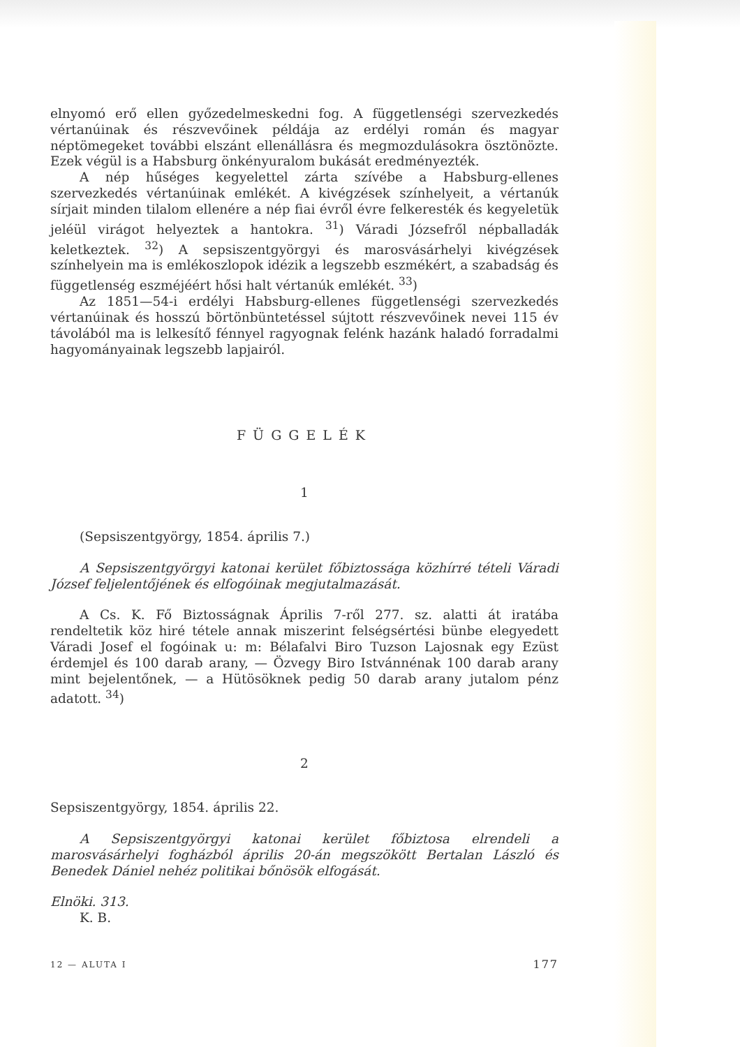elnyomó erő ellen győzedelmeskedni fog. A függetlenségi szervezkedés vértanúinak és részvevőinek példája az erdélyi román és magyar néptömegeket további elszánt ellenállásra és megmozdulásokra ösztönözte. Ezek végül is a Habsburg önkényuralom bukását eredményezték.
A nép hűséges kegyelettel zárta szívébe a Habsburg-ellenes szervezkedés vértanúinak emlékét. A kivégzések színhelyeit, a vértanúk sírjait minden tilalom ellenére a nép fiai évről évre felkeresték és kegyeletük jeléül virágot helyeztek a hantokra. <sup>31</sup>) Váradi Józsefről népballadák keletkeztek. <sup>32</sup>) A sepsiszentgyörgyi és marosvásárhelyi kivégzések színhelyein ma is emlékoszlopok idézik a legszebb eszmékért, a szabadság és függetlenség eszméjéért hősi halt vértanúk emlékét. <sup>33</sup>)
Az 1851—54-i erdélyi Habsburg-ellenes függetlenségi szervezkedés vértanúinak és hosszú börtönbüntetéssel sújtott részvevőinek nevei 115 év távolából ma is lelkesítő fénnyel ragyognak felénk hazánk haladó forradalmi hagyományainak legszebb lapjairól.
FÜGGELÉK
1
(Sepsiszentgyörgy, 1854. április 7.)
A Sepsiszentgyörgyi katonai kerület főbiztossága közhírré tételi Váradi József feljelentőjének és elfogóinak megjutalmazását.
A Cs. K. Fő Biztosságnak Április 7-ről 277. sz. alatti át iratába rendeltetik köz hiré tétele annak miszerint felségsértési bünbe elegyedett Váradi Josef el fogóinak u: m: Bélafalvi Biro Tuzson Lajosnak egy Ezüst érdemjel és 100 darab arany, — Özvegy Biro Istvánnénak 100 darab arany mint bejelentőnek, — a Hütösöknek pedig 50 darab arany jutalom pénz adatott. <sup>34</sup>)
2
Sepsiszentgyörgy, 1854. április 22.
A Sepsiszentgyörgyi katonai kerület főbiztosa elrendeli a marosvásárhelyi fogházból április 20-án megszökött Bertalan László és Benedek Dániel nehéz politikai bőnösök elfogását.
Elnöki. 313.
K. B.
12 — ALUTA I 177